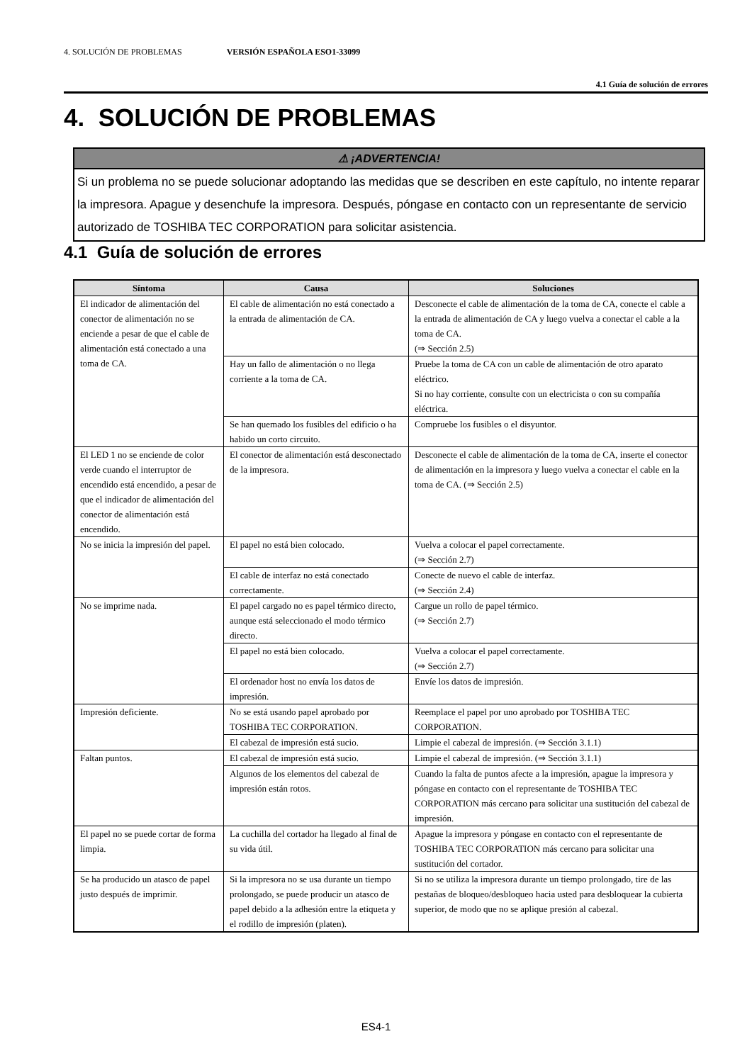4. SOLUCIÓN DE PROBLEMAS VERSIÓN ESPAÑOLA ESO1-33099
4.1 Guía de solución de errores
4. SOLUCIÓN DE PROBLEMAS
⚠ ¡ADVERTENCIA!
Si un problema no se puede solucionar adoptando las medidas que se describen en este capítulo, no intente reparar la impresora. Apague y desenchufe la impresora. Después, póngase en contacto con un representante de servicio autorizado de TOSHIBA TEC CORPORATION para solicitar asistencia.
4.1 Guía de solución de errores
| Síntoma | Causa | Soluciones |
| --- | --- | --- |
| El indicador de alimentación del conector de alimentación no se enciende a pesar de que el cable de alimentación está conectado a una toma de CA. | El cable de alimentación no está conectado a la entrada de alimentación de CA. | Desconecte el cable de alimentación de la toma de CA, conecte el cable a la entrada de alimentación de CA y luego vuelva a conectar el cable a la toma de CA. (⇒ Sección 2.5) |
| | Hay un fallo de alimentación o no llega corriente a la toma de CA. | Pruebe la toma de CA con un cable de alimentación de otro aparato eléctrico. Si no hay corriente, consulte con un electricista o con su compañía eléctrica. |
| | Se han quemado los fusibles del edificio o ha habido un corto circuito. | Compruebe los fusibles o el disyuntor. |
| El LED 1 no se enciende de color verde cuando el interruptor de encendido está encendido, a pesar de que el indicador de alimentación del conector de alimentación está encendido. | El conector de alimentación está desconectado de la impresora. | Desconecte el cable de alimentación de la toma de CA, inserte el conector de alimentación en la impresora y luego vuelva a conectar el cable en la toma de CA. (⇒ Sección 2.5) |
| No se inicia la impresión del papel. | El papel no está bien colocado. | Vuelva a colocar el papel correctamente. (⇒ Sección 2.7) |
| | El cable de interfaz no está conectado correctamente. | Conecte de nuevo el cable de interfaz. (⇒ Sección 2.4) |
| No se imprime nada. | El papel cargado no es papel térmico directo, aunque está seleccionado el modo térmico directo. | Cargue un rollo de papel térmico. (⇒ Sección 2.7) |
| | El papel no está bien colocado. | Vuelva a colocar el papel correctamente. (⇒ Sección 2.7) |
| | El ordenador host no envía los datos de impresión. | Envíe los datos de impresión. |
| Impresión deficiente. | No se está usando papel aprobado por TOSHIBA TEC CORPORATION. | Reemplace el papel por uno aprobado por TOSHIBA TEC CORPORATION. |
| | El cabezal de impresión está sucio. | Limpie el cabezal de impresión. (⇒ Sección 3.1.1) |
| Faltan puntos. | El cabezal de impresión está sucio. | Limpie el cabezal de impresión. (⇒ Sección 3.1.1) |
| | Algunos de los elementos del cabezal de impresión están rotos. | Cuando la falta de puntos afecte a la impresión, apague la impresora y póngase en contacto con el representante de TOSHIBA TEC CORPORATION más cercano para solicitar una sustitución del cabezal de impresión. |
| El papel no se puede cortar de forma limpia. | La cuchilla del cortador ha llegado al final de su vida útil. | Apague la impresora y póngase en contacto con el representante de TOSHIBA TEC CORPORATION más cercano para solicitar una sustitución del cortador. |
| Se ha producido un atasco de papel justo después de imprimir. | Si la impresora no se usa durante un tiempo prolongado, se puede producir un atasco de papel debido a la adhesión entre la etiqueta y el rodillo de impresión (platen). | Si no se utiliza la impresora durante un tiempo prolongado, tire de las pestañas de bloqueo/desbloqueo hacia usted para desbloquear la cubierta superior, de modo que no se aplique presión al cabezal. |
ES4-1